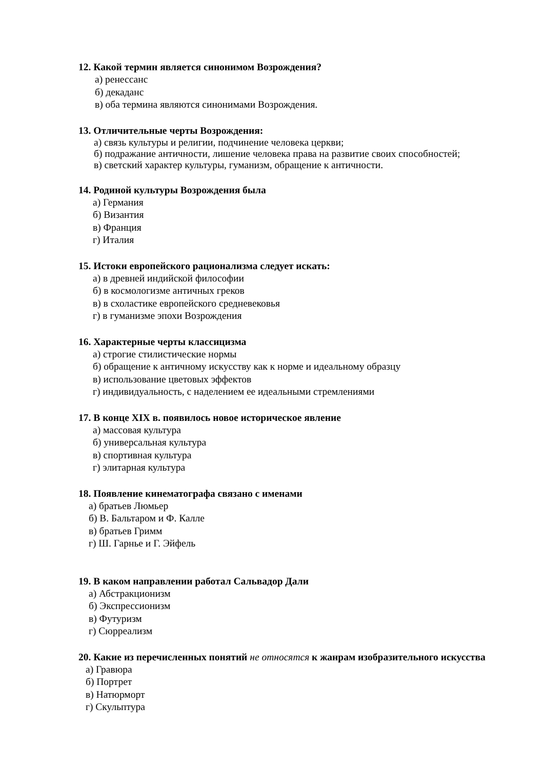12. Какой термин является синонимом Возрождения?
а) ренессанс
б) декаданс
в) оба термина являются синонимами Возрождения.
13. Отличительные черты Возрождения:
а) связь культуры и религии, подчинение человека церкви;
б) подражание античности, лишение человека права на развитие своих способностей;
в) светский характер культуры, гуманизм, обращение к античности.
14. Родиной культуры Возрождения была
а) Германия
б) Византия
в) Франция
г) Италия
15. Истоки европейского рационализма следует искать:
а) в древней индийской философии
б) в космологизме античных греков
в) в схоластике европейского средневековья
г) в гуманизме эпохи Возрождения
16. Характерные черты классицизма
а) строгие стилистические нормы
б) обращение к античному искусству как к норме и идеальному образцу
в) использование цветовых эффектов
г) индивидуальность, с наделением ее идеальными стремлениями
17. В конце XIX в. появилось новое историческое явление
а) массовая культура
б) универсальная культура
в) спортивная культура
г) элитарная культура
18. Появление кинематографа связано с именами
а) братьев Люмьер
б) В. Бальтаром и Ф. Калле
в) братьев Гримм
г) Ш. Гарнье и Г. Эйфель
19. В каком направлении работал Сальвадор Дали
а) Абстракционизм
б) Экспрессионизм
в) Футуризм
г) Сюрреализм
20. Какие из перечисленных понятий не относятся к жанрам изобразительного искусства
а) Гравюра
б) Портрет
в) Натюрморт
г) Скульптура